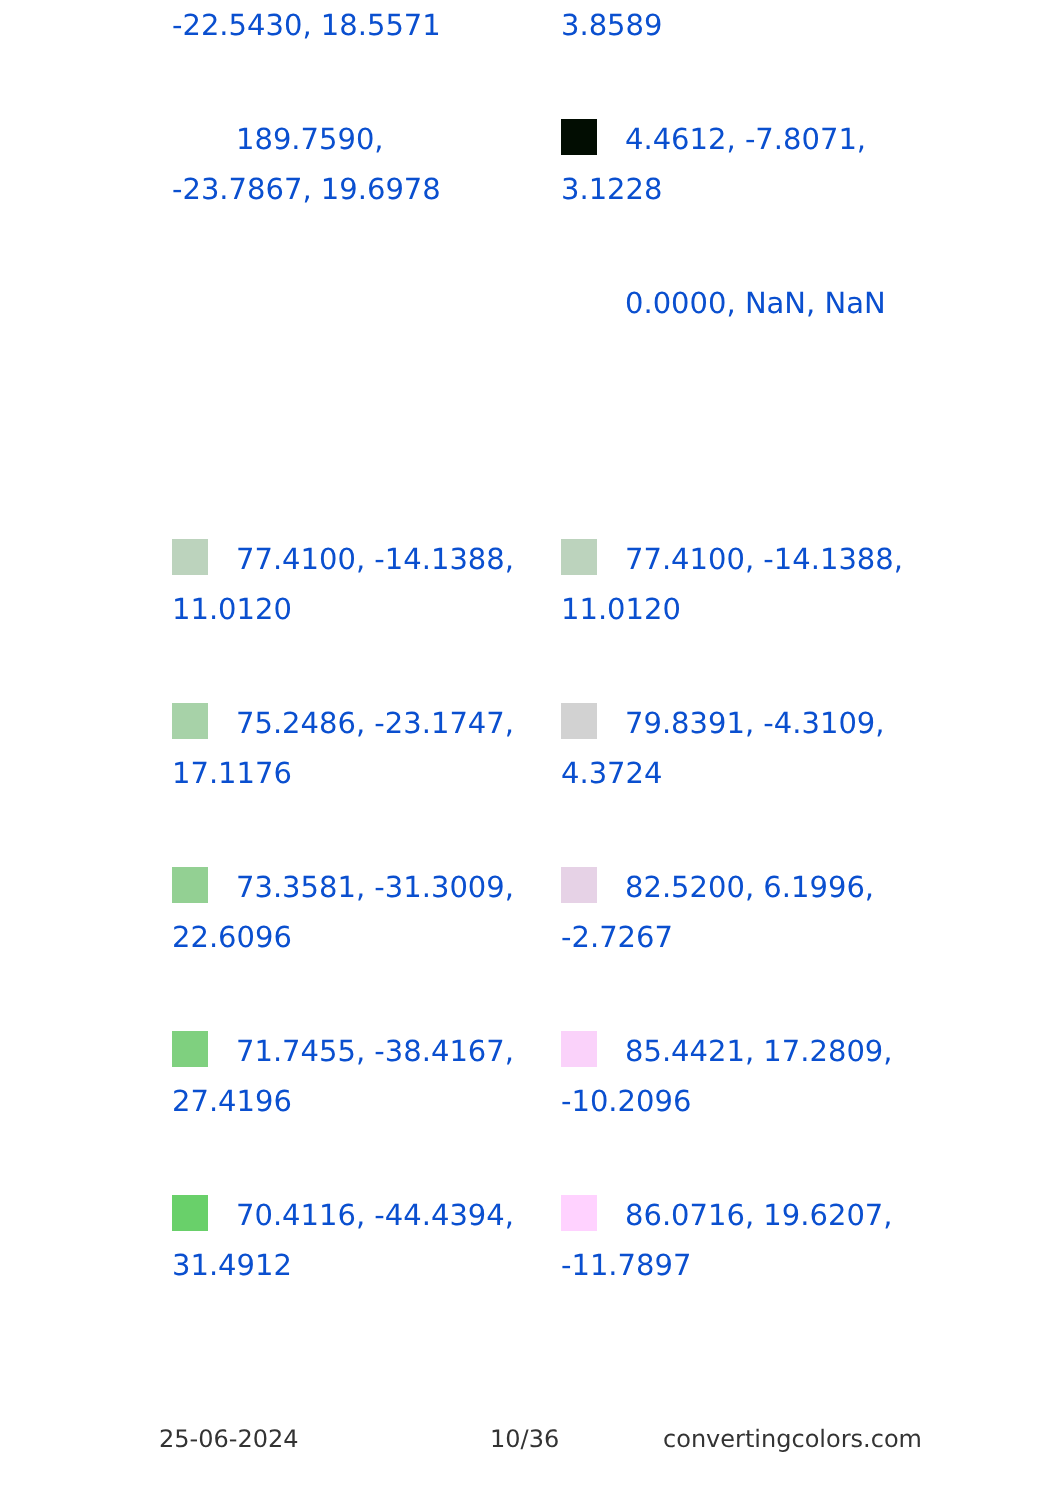-22.5430, 18.5571 3.8589
189.7590, -23.7867, 19.6978
4.4612, -7.8071, 3.1228
0.0000, NaN, NaN
77.4100, -14.1388, 11.0120
77.4100, -14.1388, 11.0120
75.2486, -23.1747, 17.1176
79.8391, -4.3109, 4.3724
73.3581, -31.3009, 22.6096
82.5200, 6.1996, -2.7267
71.7455, -38.4167, 27.4196
85.4421, 17.2809, -10.2096
70.4116, -44.4394, 31.4912
86.0716, 19.6207, -11.7897
25-06-2024 10/36 convertingcolors.com